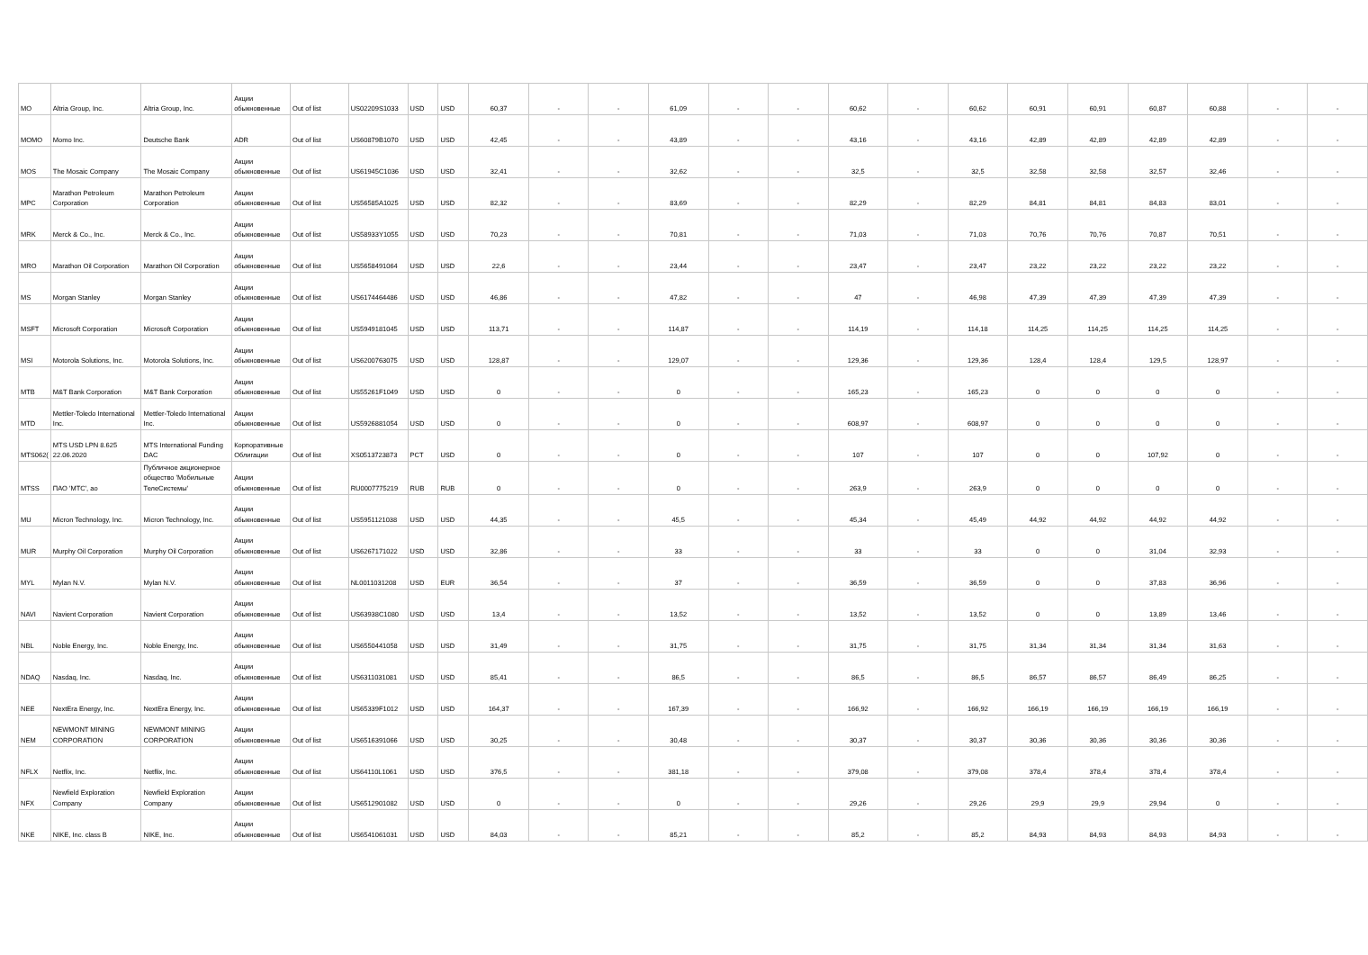| MO | Altria Group, Inc. | Altria Group, Inc. | Акции обыкновенные | Out of list | US02209S1033 | USD | USD | 60,37 | - | - | 61,09 | - | - | 60,62 | - | 60,62 | 60,91 | 60,91 | 60,87 | 60,88 | - | - |
| MOMO | Momo Inc. | Deutsche Bank | ADR | Out of list | US60879B1070 | USD | USD | 42,45 | - | - | 43,89 | - | - | 43,16 | - | 43,16 | 42,89 | 42,89 | 42,89 | 42,89 | - | - |
| MOS | The Mosaic Company | The Mosaic Company | Акции обыкновенные | Out of list | US61945C1036 | USD | USD | 32,41 | - | - | 32,62 | - | - | 32,5 | - | 32,5 | 32,58 | 32,58 | 32,57 | 32,46 | - | - |
| MPC | Marathon Petroleum Corporation | Marathon Petroleum Corporation | Акции обыкновенные | Out of list | US56585A1025 | USD | USD | 82,32 | - | - | 83,69 | - | - | 82,29 | - | 82,29 | 84,81 | 84,81 | 84,83 | 83,01 | - | - |
| MRK | Merck & Co., Inc. | Merck & Co., Inc. | Акции обыкновенные | Out of list | US58933Y1055 | USD | USD | 70,23 | - | - | 70,81 | - | - | 71,03 | - | 71,03 | 70,76 | 70,76 | 70,87 | 70,51 | - | - |
| MRO | Marathon Oil Corporation | Marathon Oil Corporation | Акции обыкновенные | Out of list | US5658491064 | USD | USD | 22,6 | - | - | 23,44 | - | - | 23,47 | - | 23,47 | 23,22 | 23,22 | 23,22 | 23,22 | - | - |
| MS | Morgan Stanley | Morgan Stanley | Акции обыкновенные | Out of list | US6174464486 | USD | USD | 46,86 | - | - | 47,82 | - | - | 47 | - | 46,98 | 47,39 | 47,39 | 47,39 | 47,39 | - | - |
| MSFT | Microsoft Corporation | Microsoft Corporation | Акции обыкновенные | Out of list | US5949181045 | USD | USD | 113,71 | - | - | 114,87 | - | - | 114,19 | - | 114,18 | 114,25 | 114,25 | 114,25 | 114,25 | - | - |
| MSI | Motorola Solutions, Inc. | Motorola Solutions, Inc. | Акции обыкновенные | Out of list | US6200763075 | USD | USD | 128,87 | - | - | 129,07 | - | - | 129,36 | - | 129,36 | 128,4 | 128,4 | 129,5 | 128,97 | - | - |
| MTB | M&T Bank Corporation | M&T Bank Corporation | Акции обыкновенные | Out of list | US55261F1049 | USD | USD | 0 | - | - | 0 | - | - | 165,23 | - | 165,23 | 0 | 0 | 0 | 0 | - | - |
| MTD | Mettler-Toledo International Inc. | Mettler-Toledo International Inc. | Акции обыкновенные | Out of list | US5926881054 | USD | USD | 0 | - | - | 0 | - | - | 608,97 | - | 608,97 | 0 | 0 | 0 | 0 | - | - |
| MTS062( | MTS USD LPN 8.625 22.06.2020 | MTS International Funding DAC | Корпоративные Облигации | Out of list | XS0513723873 | PCT | USD | 0 | - | - | 0 | - | - | 107 | - | 107 | 0 | 0 | 107,92 | 0 | - | - |
| MTSS | ПАО 'МТС', ао | Публичное акционерное общество 'Мобильные ТелеСистемы' | Акции обыкновенные | Out of list | RU0007775219 | RUB | RUB | 0 | - | - | 0 | - | - | 263,9 | - | 263,9 | 0 | 0 | 0 | 0 | - | - |
| MU | Micron Technology, Inc. | Micron Technology, Inc. | Акции обыкновенные | Out of list | US5951121038 | USD | USD | 44,35 | - | - | 45,5 | - | - | 45,34 | - | 45,49 | 44,92 | 44,92 | 44,92 | 44,92 | - | - |
| MUR | Murphy Oil Corporation | Murphy Oil Corporation | Акции обыкновенные | Out of list | US6267171022 | USD | USD | 32,86 | - | - | 33 | - | - | 33 | - | 33 | 0 | 0 | 31,04 | 32,93 | - | - |
| MYL | Mylan N.V. | Mylan N.V. | Акции обыкновенные | Out of list | NL0011031208 | USD | EUR | 36,54 | - | - | 37 | - | - | 36,59 | - | 36,59 | 0 | 0 | 37,83 | 36,96 | - | - |
| NAVI | Navient Corporation | Navient Corporation | Акции обыкновенные | Out of list | US63938C1080 | USD | USD | 13,4 | - | - | 13,52 | - | - | 13,52 | - | 13,52 | 0 | 0 | 13,89 | 13,46 | - | - |
| NBL | Noble Energy, Inc. | Noble Energy, Inc. | Акции обыкновенные | Out of list | US6550441058 | USD | USD | 31,49 | - | - | 31,75 | - | - | 31,75 | - | 31,75 | 31,34 | 31,34 | 31,34 | 31,63 | - | - |
| NDAQ | Nasdaq, Inc. | Nasdaq, Inc. | Акции обыкновенные | Out of list | US6311031081 | USD | USD | 85,41 | - | - | 86,5 | - | - | 86,5 | - | 86,5 | 86,57 | 86,57 | 86,49 | 86,25 | - | - |
| NEE | NextEra Energy, Inc. | NextEra Energy, Inc. | Акции обыкновенные | Out of list | US65339F1012 | USD | USD | 164,37 | - | - | 167,39 | - | - | 166,92 | - | 166,92 | 166,19 | 166,19 | 166,19 | 166,19 | - | - |
| NEM | NEWMONT MINING CORPORATION | NEWMONT MINING CORPORATION | Акции обыкновенные | Out of list | US6516391066 | USD | USD | 30,25 | - | - | 30,48 | - | - | 30,37 | - | 30,37 | 30,36 | 30,36 | 30,36 | 30,36 | - | - |
| NFLX | Netflix, Inc. | Netflix, Inc. | Акции обыкновенные | Out of list | US64110L1061 | USD | USD | 376,5 | - | - | 381,18 | - | - | 379,08 | - | 379,08 | 378,4 | 378,4 | 378,4 | 378,4 | - | - |
| NFX | Newfield Exploration Company | Newfield Exploration Company | Акции обыкновенные | Out of list | US6512901082 | USD | USD | 0 | - | - | 0 | - | - | 29,26 | - | 29,26 | 29,9 | 29,9 | 29,94 | 0 | - | - |
| NKE | NIKE, Inc. class B | NIKE, Inc. | Акции обыкновенные | Out of list | US6541061031 | USD | USD | 84,03 | - | - | 85,21 | - | - | 85,2 | - | 85,2 | 84,93 | 84,93 | 84,93 | 84,93 | - | - |